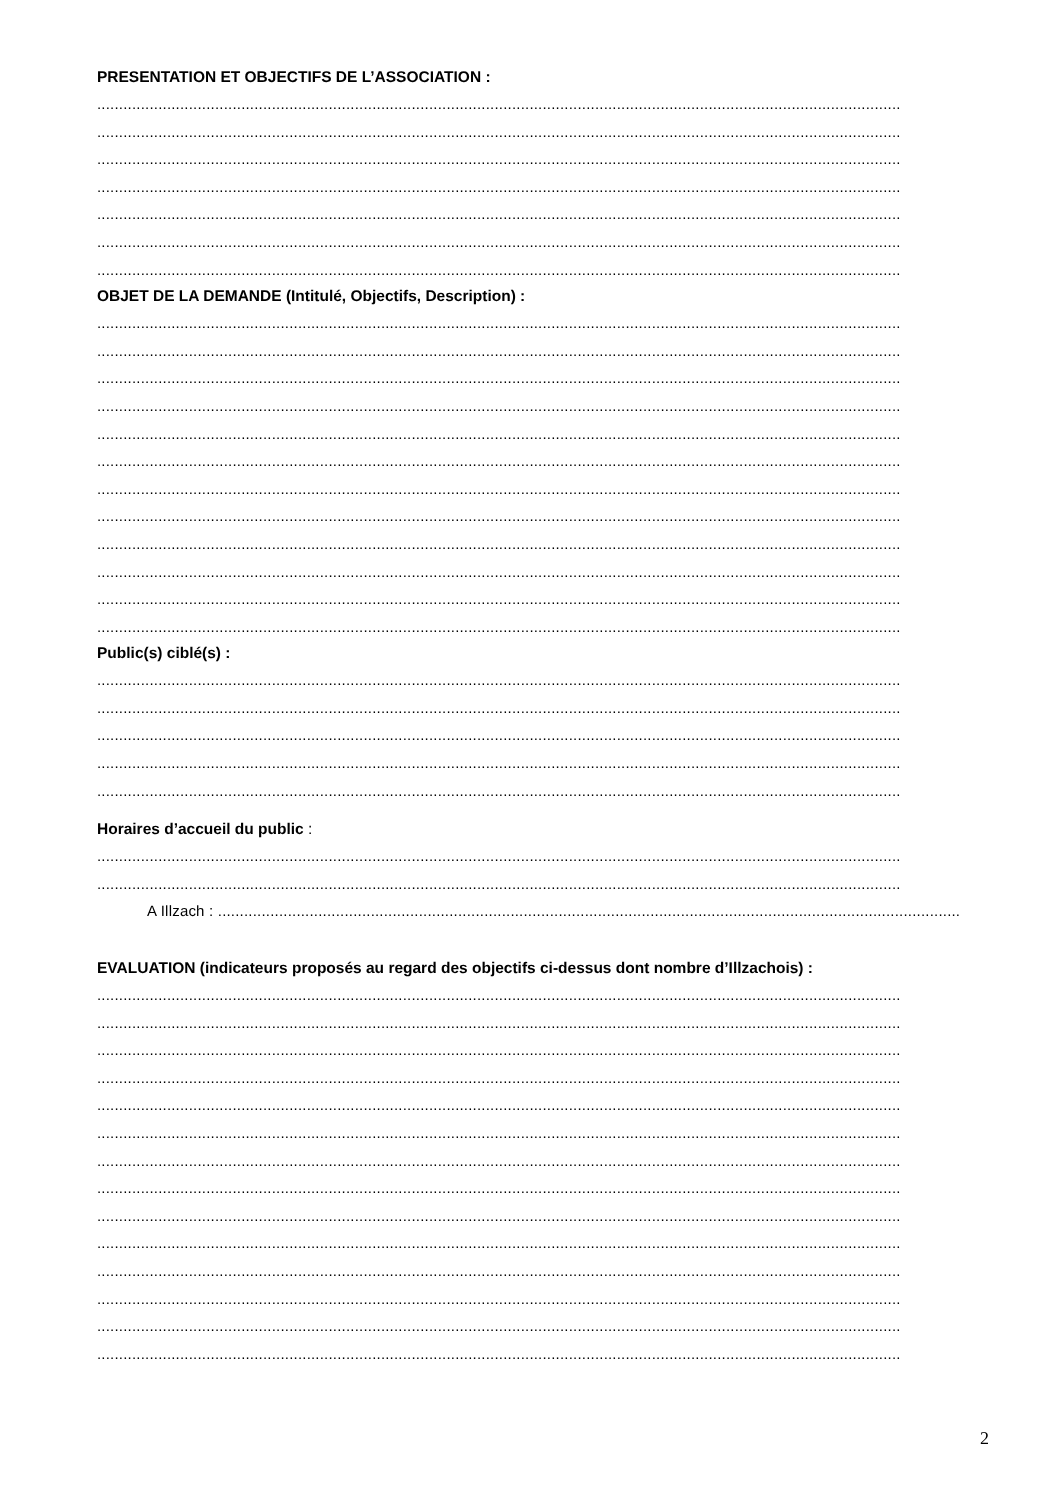PRESENTATION ET OBJECTIFS DE L’ASSOCIATION :
........................................................................................................................................................................................
........................................................................................................................................................................................
........................................................................................................................................................................................
........................................................................................................................................................................................
........................................................................................................................................................................................
........................................................................................................................................................................................
........................................................................................................................................................................................
OBJET DE LA DEMANDE (Intitulé, Objectifs, Description) :
........................................................................................................................................................................................
........................................................................................................................................................................................
........................................................................................................................................................................................
........................................................................................................................................................................................
........................................................................................................................................................................................
........................................................................................................................................................................................
........................................................................................................................................................................................
........................................................................................................................................................................................
........................................................................................................................................................................................
........................................................................................................................................................................................
........................................................................................................................................................................................
........................................................................................................................................................................................
Public(s) ciblé(s) :
........................................................................................................................................................................................
........................................................................................................................................................................................
........................................................................................................................................................................................
........................................................................................................................................................................................
........................................................................................................................................................................................
Horaires d’accueil du public :
........................................................................................................................................................................................
........................................................................................................................................................................................
A Illzach : ...........................................................................................................................................................................
EVALUATION (indicateurs proposés au regard des objectifs ci-dessus dont nombre d’Illzachois) :
........................................................................................................................................................................................
........................................................................................................................................................................................
........................................................................................................................................................................................
........................................................................................................................................................................................
........................................................................................................................................................................................
........................................................................................................................................................................................
........................................................................................................................................................................................
........................................................................................................................................................................................
........................................................................................................................................................................................
........................................................................................................................................................................................
........................................................................................................................................................................................
........................................................................................................................................................................................
........................................................................................................................................................................................
........................................................................................................................................................................................
2